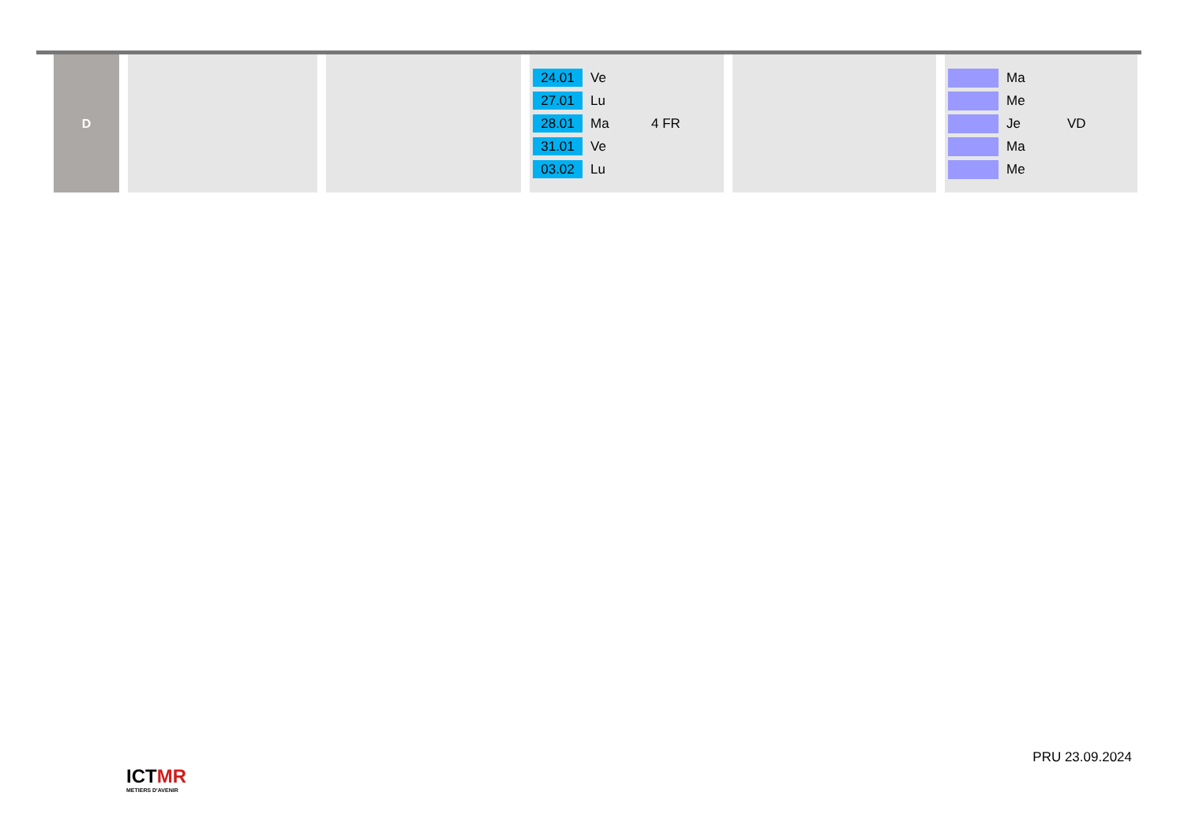| D | | | 24.01 Ve 27.01 Lu 28.01 Ma 4 FR 31.01 Ve 03.02 Lu | | Ma Me Je VD Ma Me |
ICTMR
METIERS D'AVENIR
PRU 23.09.2024